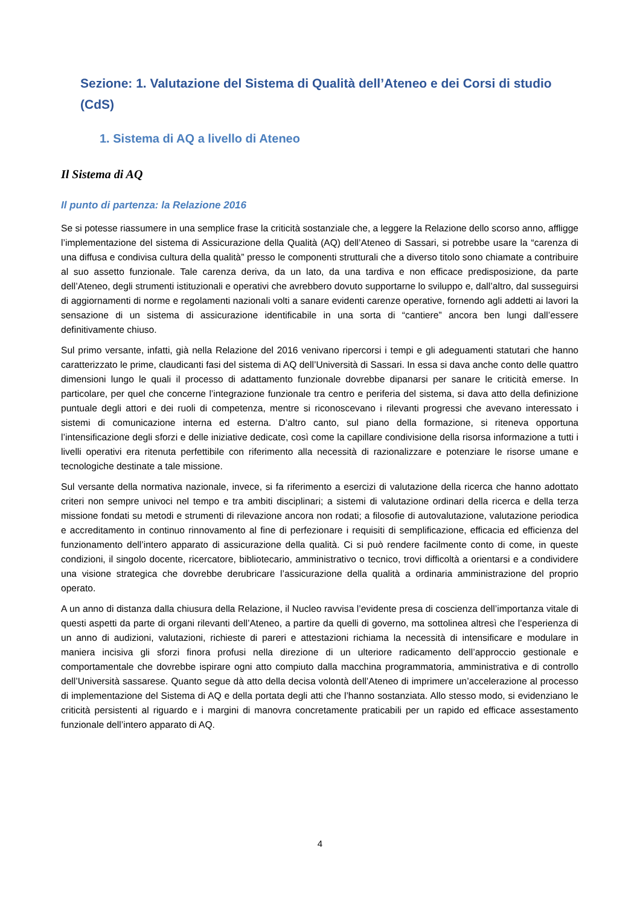Sezione: 1. Valutazione del Sistema di Qualità dell’Ateneo e dei Corsi di studio (CdS)
1. Sistema di AQ a livello di Ateneo
Il Sistema di AQ
Il punto di partenza: la Relazione 2016
Se si potesse riassumere in una semplice frase la criticità sostanziale che, a leggere la Relazione dello scorso anno, affligge l’implementazione del sistema di Assicurazione della Qualità (AQ) dell’Ateneo di Sassari, si potrebbe usare la “carenza di una diffusa e condivisa cultura della qualità” presso le componenti strutturali che a diverso titolo sono chiamate a contribuire al suo assetto funzionale. Tale carenza deriva, da un lato, da una tardiva e non efficace predisposizione, da parte dell’Ateneo, degli strumenti istituzionali e operativi che avrebbero dovuto supportarne lo sviluppo e, dall’altro, dal susseguirsi di aggiornamenti di norme e regolamenti nazionali volti a sanare evidenti carenze operative, fornendo agli addetti ai lavori la sensazione di un sistema di assicurazione identificabile in una sorta di “cantiere” ancora ben lungi dall’essere definitivamente chiuso.
Sul primo versante, infatti, già nella Relazione del 2016 venivano ripercorsi i tempi e gli adeguamenti statutari che hanno caratterizzato le prime, claudicanti fasi del sistema di AQ dell’Università di Sassari. In essa si dava anche conto delle quattro dimensioni lungo le quali il processo di adattamento funzionale dovrebbe dipanarsi per sanare le criticità emerse. In particolare, per quel che concerne l’integrazione funzionale tra centro e periferia del sistema, si dava atto della definizione puntuale degli attori e dei ruoli di competenza, mentre si riconoscevano i rilevanti progressi che avevano interessato i sistemi di comunicazione interna ed esterna. D’altro canto, sul piano della formazione, si riteneva opportuna l’intensificazione degli sforzi e delle iniziative dedicate, così come la capillare condivisione della risorsa informazione a tutti i livelli operativi era ritenuta perfettibile con riferimento alla necessità di razionalizzare e potenziare le risorse umane e tecnologiche destinate a tale missione.
Sul versante della normativa nazionale, invece, si fa riferimento a esercizi di valutazione della ricerca che hanno adottato criteri non sempre univoci nel tempo e tra ambiti disciplinari; a sistemi di valutazione ordinari della ricerca e della terza missione fondati su metodi e strumenti di rilevazione ancora non rodati; a filosofie di autovalutazione, valutazione periodica e accreditamento in continuo rinnovamento al fine di perfezionare i requisiti di semplificazione, efficacia ed efficienza del funzionamento dell’intero apparato di assicurazione della qualità. Ci si può rendere facilmente conto di come, in queste condizioni, il singolo docente, ricercatore, bibliotecario, amministrativo o tecnico, trovi difficoltà a orientarsi e a condividere una visione strategica che dovrebbe derubricare l’assicurazione della qualità a ordinaria amministrazione del proprio operato.
A un anno di distanza dalla chiusura della Relazione, il Nucleo ravvisa l’evidente presa di coscienza dell’importanza vitale di questi aspetti da parte di organi rilevanti dell’Ateneo, a partire da quelli di governo, ma sottolinea altresì che l’esperienza di un anno di audizioni, valutazioni, richieste di pareri e attestazioni richiama la necessità di intensificare e modulare in maniera incisiva gli sforzi finora profusi nella direzione di un ulteriore radicamento dell’approccio gestionale e comportamentale che dovrebbe ispirare ogni atto compiuto dalla macchina programmatoria, amministrativa e di controllo dell’Università sassarese. Quanto segue dà atto della decisa volontà dell’Ateneo di imprimere un’accelerazione al processo di implementazione del Sistema di AQ e della portata degli atti che l’hanno sostanziata. Allo stesso modo, si evidenziano le criticità persistenti al riguardo e i margini di manovra concretamente praticabili per un rapido ed efficace assestamento funzionale dell’intero apparato di AQ.
4